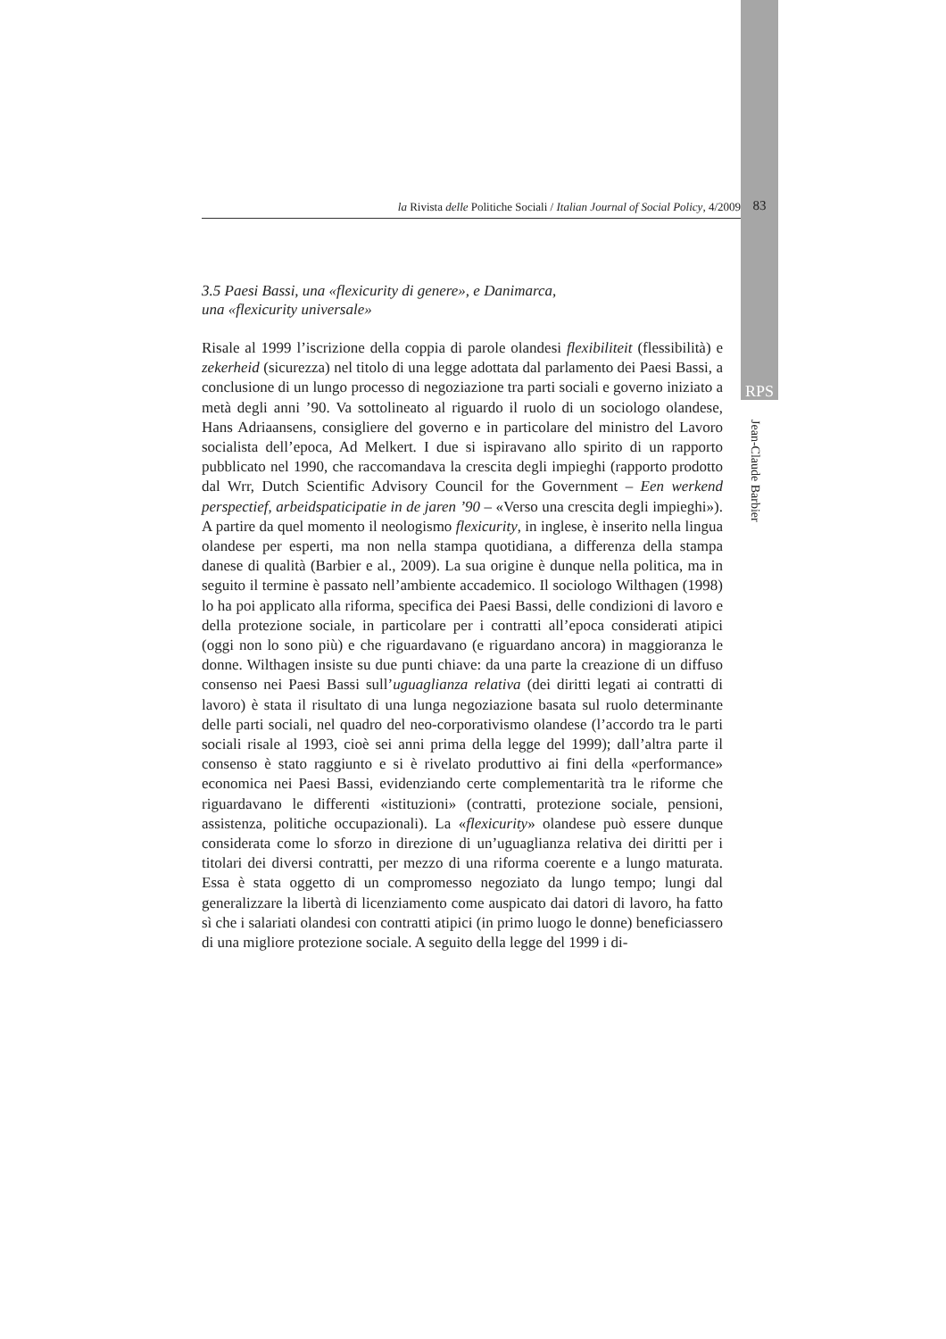la Rivista delle Politiche Sociali / Italian Journal of Social Policy, 4/2009 83
RPS
Jean-Claude Barbier
3.5 Paesi Bassi, una «flexicurity di genere», e Danimarca,
una «flexicurity universale»
Risale al 1999 l’iscrizione della coppia di parole olandesi flexibiliteit (flessibilità) e zekerheid (sicurezza) nel titolo di una legge adottata dal parlamento dei Paesi Bassi, a conclusione di un lungo processo di negoziazione tra parti sociali e governo iniziato a metà degli anni ’90. Va sottolineato al riguardo il ruolo di un sociologo olandese, Hans Adriaansens, consigliere del governo e in particolare del ministro del Lavoro socialista dell’epoca, Ad Melkert. I due si ispiravano allo spirito di un rapporto pubblicato nel 1990, che raccomandava la crescita degli impieghi (rapporto prodotto dal Wrr, Dutch Scientific Advisory Council for the Government – Een werkend perspectief, arbeidspaticipatie in de jaren ’90 – «Verso una crescita degli impieghi»). A partire da quel momento il neologismo flexicurity, in inglese, è inserito nella lingua olandese per esperti, ma non nella stampa quotidiana, a differenza della stampa danese di qualità (Barbier e al., 2009). La sua origine è dunque nella politica, ma in seguito il termine è passato nell’ambiente accademico. Il sociologo Wilthagen (1998) lo ha poi applicato alla riforma, specifica dei Paesi Bassi, delle condizioni di lavoro e della protezione sociale, in particolare per i contratti all’epoca considerati atipici (oggi non lo sono più) e che riguardavano (e riguardano ancora) in maggioranza le donne. Wilthagen insiste su due punti chiave: da una parte la creazione di un diffuso consenso nei Paesi Bassi sull’uguaglianza relativa (dei diritti legati ai contratti di lavoro) è stata il risultato di una lunga negoziazione basata sul ruolo determinante delle parti sociali, nel quadro del neo-corporativismo olandese (l’accordo tra le parti sociali risale al 1993, cioè sei anni prima della legge del 1999); dall’altra parte il consenso è stato raggiunto e si è rivelato produttivo ai fini della «performance» economica nei Paesi Bassi, evidenziando certe complementarità tra le riforme che riguardavano le differenti «istituzioni» (contratti, protezione sociale, pensioni, assistenza, politiche occupazionali). La «flexicurity» olandese può essere dunque considerata come lo sforzo in direzione di un’uguaglianza relativa dei diritti per i titolari dei diversi contratti, per mezzo di una riforma coerente e a lungo maturata. Essa è stata oggetto di un compromesso negoziato da lungo tempo; lungi dal generalizzare la libertà di licenziamento come auspicato dai datori di lavoro, ha fatto sì che i salariati olandesi con contratti atipici (in primo luogo le donne) beneficiassero di una migliore protezione sociale. A seguito della legge del 1999 i di-